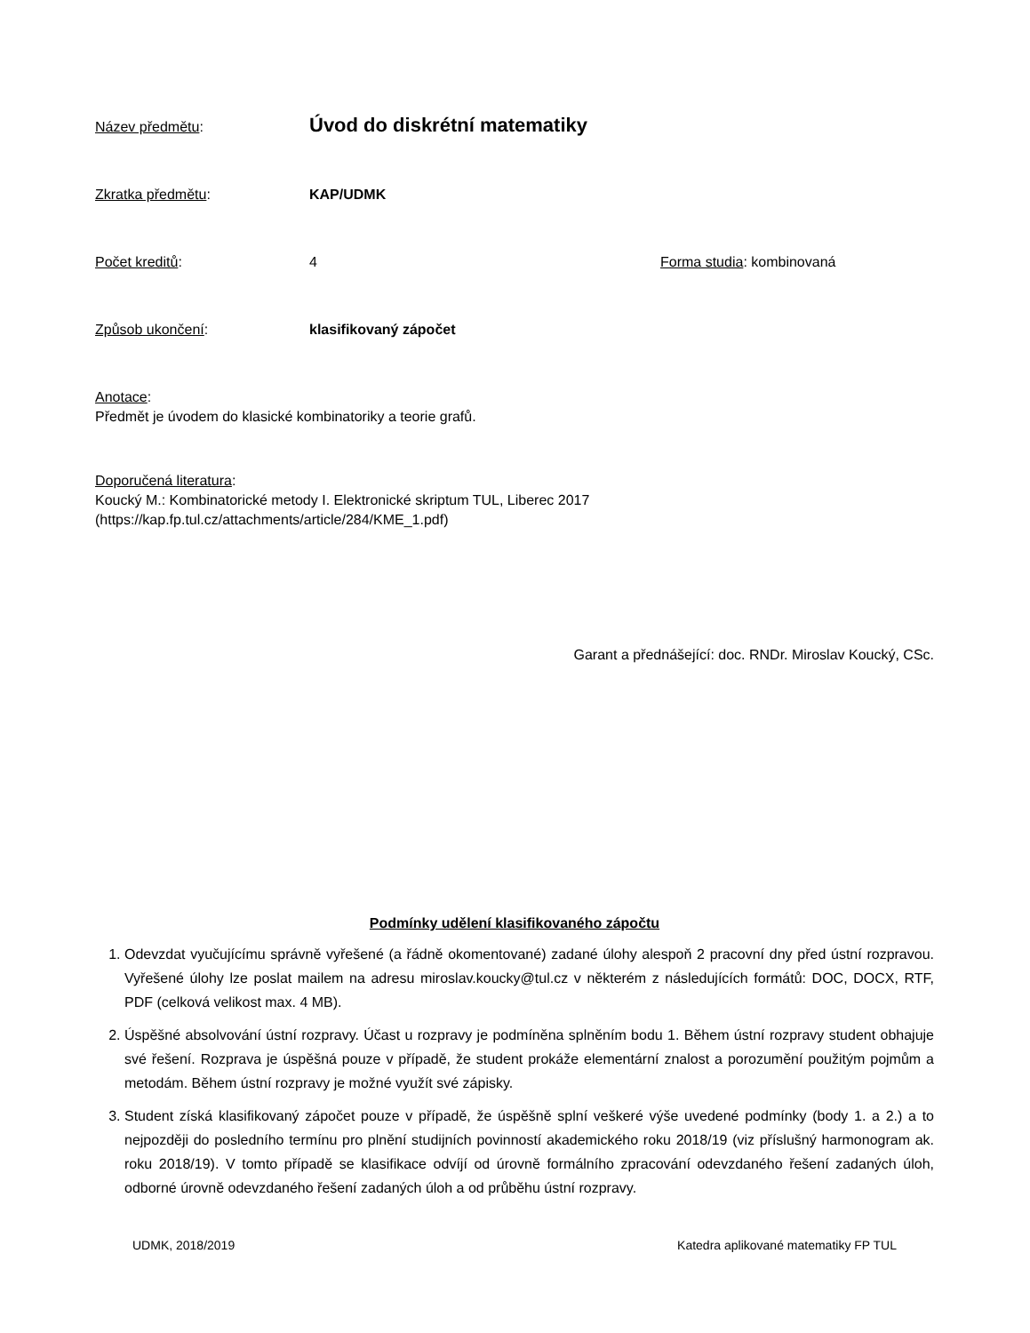Název předmětu:
Úvod do diskrétní matematiky
Zkratka předmětu: KAP/UDMK
Počet kreditů: 4 Forma studia: kombinovaná
Způsob ukončení: klasifikovaný zápočet
Anotace:
Předmět je úvodem do klasické kombinatoriky a teorie grafů.
Doporučená literatura:
Koucký M.: Kombinatorické metody I. Elektronické skriptum TUL, Liberec 2017
(https://kap.fp.tul.cz/attachments/article/284/KME_1.pdf)
Garant a přednášející: doc. RNDr. Miroslav Koucký, CSc.
Podmínky udělení klasifikovaného zápočtu
1. Odevzdat vyučujícímu správně vyřešené (a řádně okomentované) zadané úlohy alespoň 2 pracovní dny před ústní rozpravou. Vyřešené úlohy lze poslat mailem na adresu miroslav.koucky@tul.cz v některém z následujících formátů: DOC, DOCX, RTF, PDF (celková velikost max. 4 MB).
2. Úspěšné absolvování ústní rozpravy. Účast u rozpravy je podmíněna splněním bodu 1. Během ústní rozpravy student obhajuje své řešení. Rozprava je úspěšná pouze v případě, že student prokáže elementární znalost a porozumění použitým pojmům a metodám. Během ústní rozpravy je možné využít své zápisky.
3. Student získá klasifikovaný zápočet pouze v případě, že úspěšně splní veškeré výše uvedené podmínky (body 1. a 2.) a to nejpozději do posledního termínu pro plnění studijních povinností akademického roku 2018/19 (viz příslušný harmonogram ak. roku 2018/19). V tomto případě se klasifikace odvíjí od úrovně formálního zpracování odevzdaného řešení zadaných úloh, odborné úrovně odevzdaného řešení zadaných úloh a od průběhu ústní rozpravy.
UDMK, 2018/2019 Katedra aplikované matematiky FP TUL